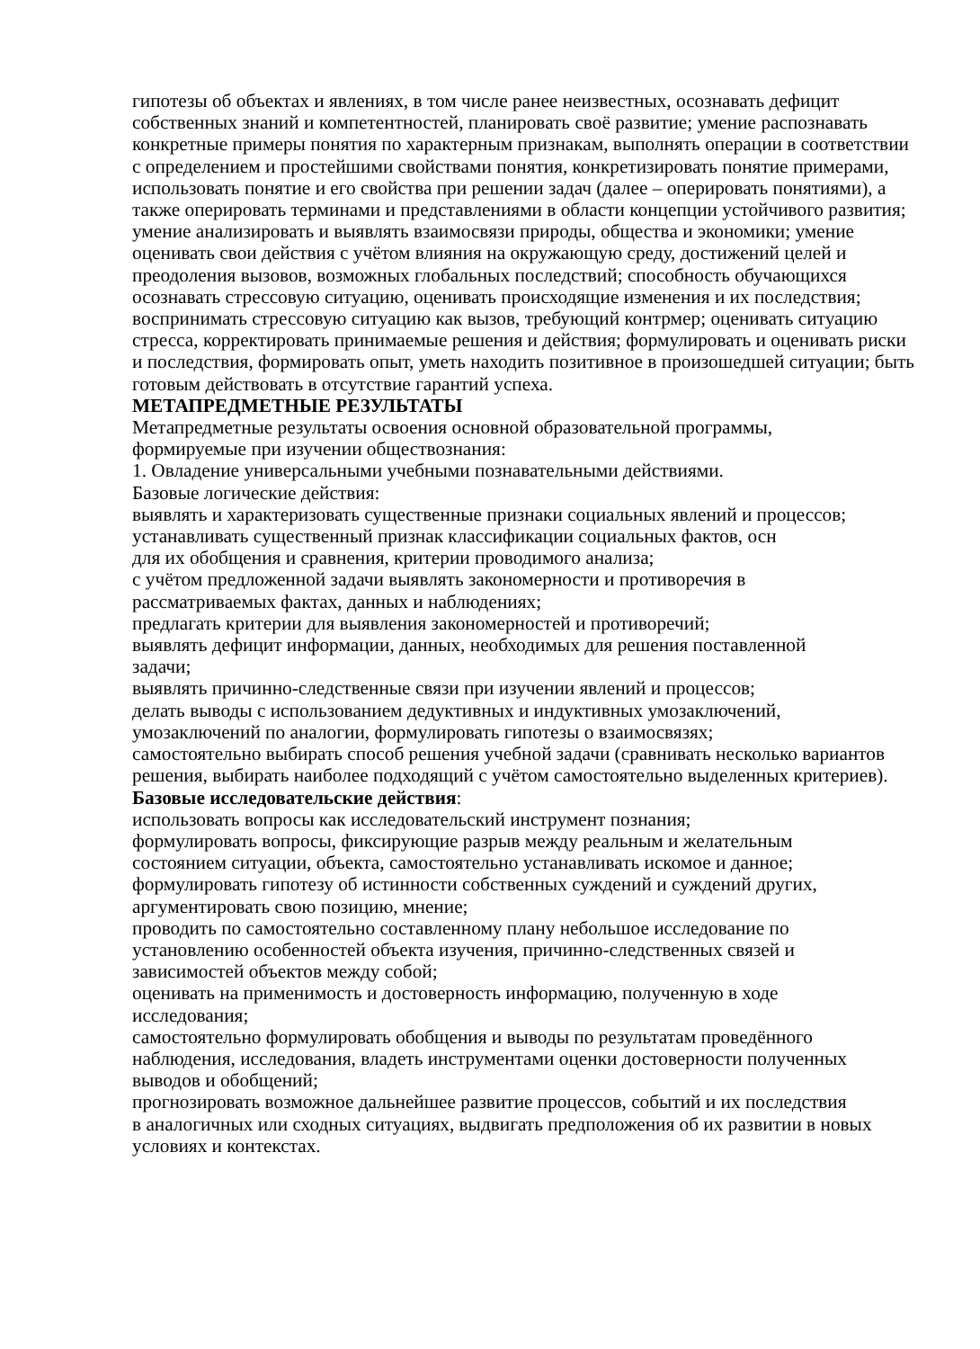гипотезы об объектах и явлениях, в том числе ранее неизвестных, осознавать дефицит собственных знаний и компетентностей, планировать своё развитие; умение распознавать конкретные примеры понятия по характерным признакам, выполнять операции в соответствии с определением и простейшими свойствами понятия, конкретизировать понятие примерами, использовать понятие и его свойства при решении задач (далее – оперировать понятиями), а также оперировать терминами и представлениями в области концепции устойчивого развития; умение анализировать и выявлять взаимосвязи природы, общества и экономики; умение оценивать свои действия с учётом влияния на окружающую среду, достижений целей и преодоления вызовов, возможных глобальных последствий; способность обучающихся осознавать стрессовую ситуацию, оценивать происходящие изменения и их последствия; воспринимать стрессовую ситуацию как вызов, требующий контрмер; оценивать ситуацию стресса, корректировать принимаемые решения и действия; формулировать и оценивать риски и последствия, формировать опыт, уметь находить позитивное в произошедшей ситуации; быть готовым действовать в отсутствие гарантий успеха.
МЕТАПРЕДМЕТНЫЕ РЕЗУЛЬТАТЫ
Метапредметные результаты освоения основной образовательной программы,
формируемые при изучении обществознания:
1. Овладение универсальными учебными познавательными действиями.
Базовые логические действия:
выявлять и характеризовать существенные признаки социальных явлений и процессов;
устанавливать существенный признак классификации социальных фактов, осн
для их обобщения и сравнения, критерии проводимого анализа;
с учётом предложенной задачи выявлять закономерности и противоречия в
рассматриваемых фактах, данных и наблюдениях;
предлагать критерии для выявления закономерностей и противоречий;
выявлять дефицит информации, данных, необходимых для решения поставленной
задачи;
выявлять причинно-следственные связи при изучении явлений и процессов;
делать выводы с использованием дедуктивных и индуктивных умозаключений,
умозаключений по аналогии, формулировать гипотезы о взаимосвязях;
самостоятельно выбирать способ решения учебной задачи (сравнивать несколько вариантов решения, выбирать наиболее подходящий с учётом самостоятельно выделенных критериев).
Базовые исследовательские действия:
использовать вопросы как исследовательский инструмент познания;
формулировать вопросы, фиксирующие разрыв между реальным и желательным
состоянием ситуации, объекта, самостоятельно устанавливать искомое и данное;
формулировать гипотезу об истинности собственных суждений и суждений других,
аргументировать свою позицию, мнение;
проводить по самостоятельно составленному плану небольшое исследование по
установлению особенностей объекта изучения, причинно-следственных связей и
зависимостей объектов между собой;
оценивать на применимость и достоверность информацию, полученную в ходе
исследования;
самостоятельно формулировать обобщения и выводы по результатам проведённого
наблюдения, исследования, владеть инструментами оценки достоверности полученных
выводов и обобщений;
прогнозировать возможное дальнейшее развитие процессов, событий и их последствия
в аналогичных или сходных ситуациях, выдвигать предположения об их развитии в новых
условиях и контекстах.